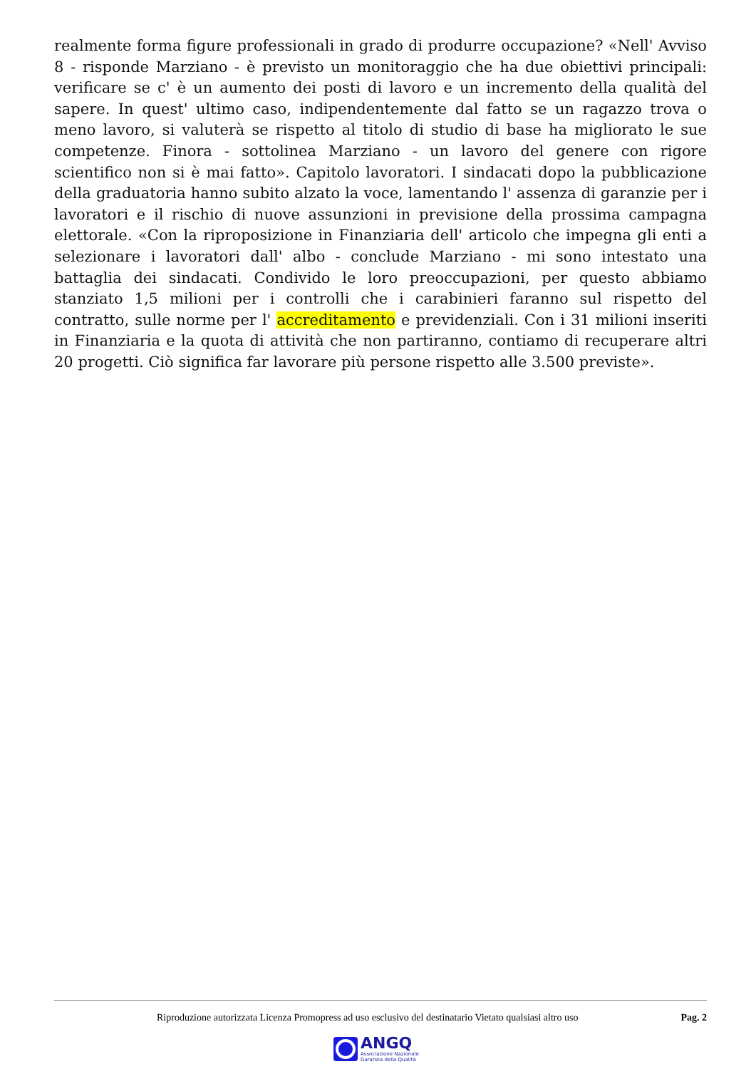realmente forma figure professionali in grado di produrre occupazione? «Nell' Avviso 8 - risponde Marziano - è previsto un monitoraggio che ha due obiettivi principali: verificare se c' è un aumento dei posti di lavoro e un incremento della qualità del sapere. In quest' ultimo caso, indipendentemente dal fatto se un ragazzo trova o meno lavoro, si valuterà se rispetto al titolo di studio di base ha migliorato le sue competenze. Finora - sottolinea Marziano - un lavoro del genere con rigore scientifico non si è mai fatto». Capitolo lavoratori. I sindacati dopo la pubblicazione della graduatoria hanno subito alzato la voce, lamentando l' assenza di garanzie per i lavoratori e il rischio di nuove assunzioni in previsione della prossima campagna elettorale. «Con la riproposizione in Finanziaria dell' articolo che impegna gli enti a selezionare i lavoratori dall' albo - conclude Marziano - mi sono intestato una battaglia dei sindacati. Condivido le loro preoccupazioni, per questo abbiamo stanziato 1,5 milioni per i controlli che i carabinieri faranno sul rispetto del contratto, sulle norme per l' accreditamento e previdenziali. Con i 31 milioni inseriti in Finanziaria e la quota di attività che non partiranno, contiamo di recuperare altri 20 progetti. Ciò significa far lavorare più persone rispetto alle 3.500 previste».
Riproduzione autorizzata Licenza Promopress ad uso esclusivo del destinatario Vietato qualsiasi altro uso
Pag. 2
ANGQ
Associazione Nazionale
Garanzia della Qualità